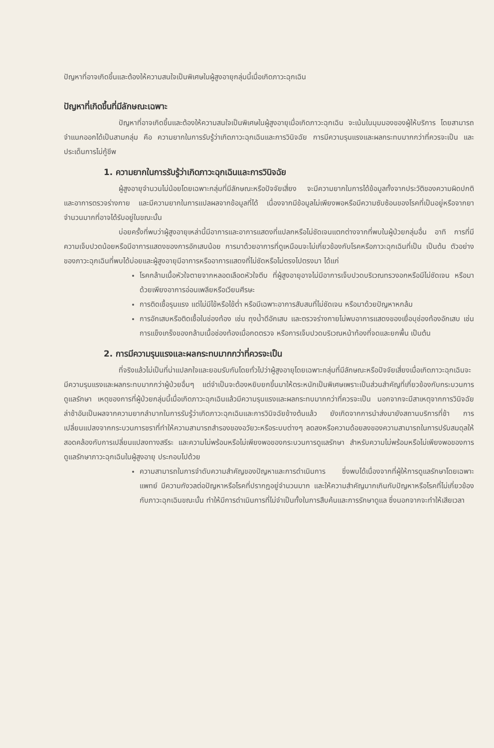ปัญหาที่อาจเกิดขึ้นและต้องให้ความสนใจเป็นพิเศษในผู้สูงอายุกลุ่มนี้เมื่อเกิดภาวะฉุกเฉิน
ปัญหาที่เกิดขึ้นที่มีลักษณะเฉพาะ
ปัญหาที่อาจเกิดขึ้นและต้องให้ความสนใจเป็นพิเศษในผู้สูงอายุเมื่อเกิดภาวะฉุกเฉิน จะเน้นในมุมมองของผู้ให้บริการ โดยสามารถจำแนกออกได้เป็นสามกลุ่ม คือ ความยากในการรับรู้ว่าเกิดภาวะฉุกเฉินและการวินิจฉัย การมีความรุนแรงและผลกระทบมากกว่าที่ควรจะเป็น และประเด็นการไม่กู้ชีพ
1. ความยากในการรับรู้ว่าเกิดภาวะฉุกเฉินและการวินิจฉัย
ผู้สูงอายุจำนวนไม่น้อยโดยเฉพาะกลุ่มที่มีลักษณะหรือปัจจัยเสี่ยง จะมีความยากในการได้ข้อมูลทั้งจากประวัติของความผิดปกติและอาการตรวจร่างกาย และมีความยากในการแปลผลจากข้อมูลที่ได้ เนื่องจากมีข้อมูลไม่เพียงพอหรือมีความซับซ้อนของโรคที่เป็นอยู่หรือจากยาจำนวนมากที่อาจได้รับอยู่ในขณะนั้น
บ่อยครั้งที่พบว่าผู้สูงอายุเหล่านี้มีอาการและอาการแสดงที่แปลกหรือไม่ชัดเจนแตกต่างจากที่พบในผู้ป่วยกลุ่มอื่น อาทิ การที่มีความเจ็บปวดน้อยหรือมีอาการแสดงของการอักเสบน้อย การมาด้วยอาการที่ดูเหมือนจะไม่เกี่ยวข้องกับโรคหรือภาวะฉุกเฉินที่เป็น เป็นต้น ตัวอย่างของภาวะฉุกเฉินที่พบได้บ่อยและผู้สูงอายุมีอาการหรืออาการแสดงที่ไม่ชัดหรือไม่ตรงไปตรงมา ได้แก่
โรคกล้ามเนื้อหัวใจตายจากหลอดเลือดหัวใจตีบ ที่ผู้สูงอายุอาจไม่มีอาการเจ็บปวดบริเวณทรวงอกหรือมีไม่ชัดเจน หรือมาด้วยเพียงอาการอ่อนเพลียหรือเวียนศีรษะ
การติดเชื้อรุนแรง แต่ไม่มีไข้หรือไข้ต่ำ หรือมีเฉพาะอาการสับสนที่ไม่ชัดเจน หรือมาด้วยปัญหาหกล้ม
การอักเสบหรือติดเชื้อในช่องท้อง เช่น ถุงน้ำดีอักเสบ และตรวจร่างกายไม่พบอาการแสดงของเยื่อบุช่องท้องอักเสบ เช่น การแข็งเกร็งของกล้ามเนื้อช่องท้องเมื่อกดตรวจ หรือการเจ็บปวดบริเวณหน้าท้องที่จดและยกพื้น เป็นต้น
2. การมีความรุนแรงและผลกระทบมากกว่าที่ควรจะเป็น
ที่จริงแล้วไม่เป็นที่น่าแปลกใจและยอมรับกันโดยทั่วไปว่าผู้สูงอายุโดยเฉพาะกลุ่มที่มีลักษณะหรือปัจจัยเสี่ยงเมื่อเกิดภาวะฉุกเฉินจะมีความรุนแรงและผลกระทบมากกว่าผู้ป่วยอื่นๆ แต่จำเป็นจะต้องหยิบยกขึ้นมาให้ตระหนักเป็นพิเศษเพราะเป็นส่วนสำคัญที่เกี่ยวข้องกับกระบวนการดูแลรักษา เหตุของการที่ผู้ป่วยกลุ่มนี้เมื่อเกิดภาวะฉุกเฉินแล้วมีความรุนแรงและผลกระทบมากกว่าที่ควรจะเป็น นอกจากจะมีสาเหตุจากการวินิจฉัยล่าช้าอันเป็นผลจากความยากลำบากในการรับรู้ว่าเกิดภาวะฉุกเฉินและการวินิจฉัยข้างต้นแล้ว ยังเกิดจากการนำส่งมายังสถานบริการที่ช้า การเปลี่ยนแปลงจากกระบวนการชราที่ทำให้ความสามารถสำรองของอวัยวะหรือระบบต่างๆ ลดลงหรือความด้อยลงของความสามารถในการปรับสมดุลให้สอดคล้องกับการเปลี่ยนแปลงทางสรีระ และความไม่พร้อมหรือไม่เพียงพอของกระบวนการดูแลรักษา สำหรับความไม่พร้อมหรือไม่เพียงพอของการดูแลรักษาภาวะฉุกเฉินในผู้สูงอายุ ประกอบไปด้วย
ความสามารถในการจำดับความสำคัญของปัญหาและการดำเนินการ ซึ่งพบได้เนื่องจากที่ผู้ให้การดูแลรักษาโดยเฉพาะแพทย์ มีความกังวลต่อปัญหาหรือโรคที่ปรากฏอยู่จำนวนมาก และให้ความสำคัญมากเกินกับปัญหาหรือโรคที่ไม่เกี่ยวข้องกับภาวะฉุกเฉินขณะนั้น ทำให้มีการดำเนินการที่ไม่จำเป็นทั้งในการสืบค้นและการรักษาดูแล ซึ่งนอกจากจะทำให้เสียเวลา